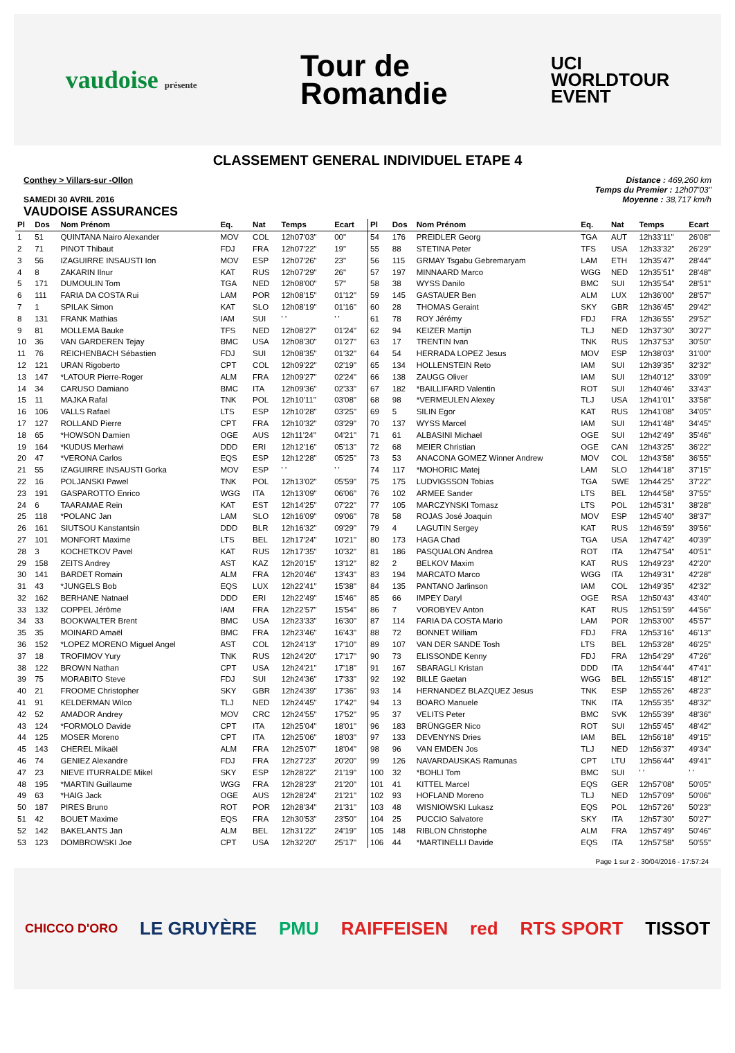vaudoise présente
Tour de
Romandie
UCI
WORLDTOUR
EVENT
CLASSEMENT GENERAL INDIVIDUEL ETAPE 4
Conthey > Villars-sur -Ollon
SAMEDI 30 AVRIL 2016
VAUDOISE ASSURANCES
Distance : 469,260 km
Temps du Premier : 12h07'03"
Moyenne : 38,717 km/h
| Pl | Dos | Nom Prénom | Eq. | Nat | Temps | Ecart |
| --- | --- | --- | --- | --- | --- | --- |
| 1 | 51 | QUINTANA Nairo Alexander | MOV | COL | 12h07'03" | 00" |
| 2 | 71 | PINOT Thibaut | FDJ | FRA | 12h07'22" | 19" |
| 3 | 56 | IZAGUIRRE INSAUSTI Ion | MOV | ESP | 12h07'26" | 23" |
| 4 | 8 | ZAKARIN Ilnur | KAT | RUS | 12h07'29" | 26" |
| 5 | 171 | DUMOULIN Tom | TGA | NED | 12h08'00" | 57" |
| 6 | 111 | FARIA DA COSTA Rui | LAM | POR | 12h08'15" | 01'12" |
| 7 | 1 | SPILAK Simon | KAT | SLO | 12h08'19" | 01'16" |
| 8 | 131 | FRANK Mathias | IAM | SUI | ' ' | ' ' |
| 9 | 81 | MOLLEMA Bauke | TFS | NED | 12h08'27" | 01'24" |
| 10 | 36 | VAN GARDEREN Tejay | BMC | USA | 12h08'30" | 01'27" |
| 11 | 76 | REICHENBACH Sébastien | FDJ | SUI | 12h08'35" | 01'32" |
| 12 | 121 | URAN Rigoberto | CPT | COL | 12h09'22" | 02'19" |
| 13 | 147 | *LATOUR Pierre-Roger | ALM | FRA | 12h09'27" | 02'24" |
| 14 | 34 | CARUSO Damiano | BMC | ITA | 12h09'36" | 02'33" |
| 15 | 11 | MAJKA Rafal | TNK | POL | 12h10'11" | 03'08" |
| 16 | 106 | VALLS Rafael | LTS | ESP | 12h10'28" | 03'25" |
| 17 | 127 | ROLLAND Pierre | CPT | FRA | 12h10'32" | 03'29" |
| 18 | 65 | *HOWSON Damien | OGE | AUS | 12h11'24" | 04'21" |
| 19 | 164 | *KUDUS Merhawi | DDD | ERI | 12h12'16" | 05'13" |
| 20 | 47 | *VERONA Carlos | EQS | ESP | 12h12'28" | 05'25" |
| 21 | 55 | IZAGUIRRE INSAUSTI Gorka | MOV | ESP | ' ' | ' ' |
| 22 | 16 | POLJANSKI Pawel | TNK | POL | 12h13'02" | 05'59" |
| 23 | 191 | GASPAROTTO Enrico | WGG | ITA | 12h13'09" | 06'06" |
| 24 | 6 | TAARAMAE Rein | KAT | EST | 12h14'25" | 07'22" |
| 25 | 118 | *POLANC Jan | LAM | SLO | 12h16'09" | 09'06" |
| 26 | 161 | SIUTSOU Kanstantsin | DDD | BLR | 12h16'32" | 09'29" |
| 27 | 101 | MONFORT Maxime | LTS | BEL | 12h17'24" | 10'21" |
| 28 | 3 | KOCHETKOV Pavel | KAT | RUS | 12h17'35" | 10'32" |
| 29 | 158 | ZEITS Andrey | AST | KAZ | 12h20'15" | 13'12" |
| 30 | 141 | BARDET Romain | ALM | FRA | 12h20'46" | 13'43" |
| 31 | 43 | *JUNGELS Bob | EQS | LUX | 12h22'41" | 15'38" |
| 32 | 162 | BERHANE Natnael | DDD | ERI | 12h22'49" | 15'46" |
| 33 | 132 | COPPEL Jérôme | IAM | FRA | 12h22'57" | 15'54" |
| 34 | 33 | BOOKWALTER Brent | BMC | USA | 12h23'33" | 16'30" |
| 35 | 35 | MOINARD Amaël | BMC | FRA | 12h23'46" | 16'43" |
| 36 | 152 | *LOPEZ MORENO Miguel Angel | AST | COL | 12h24'13" | 17'10" |
| 37 | 18 | TROFIMOV Yury | TNK | RUS | 12h24'20" | 17'17" |
| 38 | 122 | BROWN Nathan | CPT | USA | 12h24'21" | 17'18" |
| 39 | 75 | MORABITO Steve | FDJ | SUI | 12h24'36" | 17'33" |
| 40 | 21 | FROOME Christopher | SKY | GBR | 12h24'39" | 17'36" |
| 41 | 91 | KELDERMAN Wilco | TLJ | NED | 12h24'45" | 17'42" |
| 42 | 52 | AMADOR Andrey | MOV | CRC | 12h24'55" | 17'52" |
| 43 | 124 | *FORMOLO Davide | CPT | ITA | 12h25'04" | 18'01" |
| 44 | 125 | MOSER Moreno | CPT | ITA | 12h25'06" | 18'03" |
| 45 | 143 | CHEREL Mikaël | ALM | FRA | 12h25'07" | 18'04" |
| 46 | 74 | GENIEZ Alexandre | FDJ | FRA | 12h27'23" | 20'20" |
| 47 | 23 | NIEVE ITURRALDE Mikel | SKY | ESP | 12h28'22" | 21'19" |
| 48 | 195 | *MARTIN Guillaume | WGG | FRA | 12h28'23" | 21'20" |
| 49 | 63 | *HAIG Jack | OGE | AUS | 12h28'24" | 21'21" |
| 50 | 187 | PIRES Bruno | ROT | POR | 12h28'34" | 21'31" |
| 51 | 42 | BOUET Maxime | EQS | FRA | 12h30'53" | 23'50" |
| 52 | 142 | BAKELANTS Jan | ALM | BEL | 12h31'22" | 24'19" |
| 53 | 123 | DOMBROWSKI Joe | CPT | USA | 12h32'20" | 25'17" |
| Pl | Dos | Nom Prénom | Eq. | Nat | Temps | Ecart |
| --- | --- | --- | --- | --- | --- | --- |
| 54 | 176 | PREIDLER Georg | TGA | AUT | 12h33'11" | 26'08" |
| 55 | 88 | STETINA Peter | TFS | USA | 12h33'32" | 26'29" |
| 56 | 115 | GRMAY Tsgabu Gebremaryam | LAM | ETH | 12h35'47" | 28'44" |
| 57 | 197 | MINNAARD Marco | WGG | NED | 12h35'51" | 28'48" |
| 58 | 38 | WYSS Danilo | BMC | SUI | 12h35'54" | 28'51" |
| 59 | 145 | GASTAUER Ben | ALM | LUX | 12h36'00" | 28'57" |
| 60 | 28 | THOMAS Geraint | SKY | GBR | 12h36'45" | 29'42" |
| 61 | 78 | ROY Jérémy | FDJ | FRA | 12h36'55" | 29'52" |
| 62 | 94 | KEIZER Martijn | TLJ | NED | 12h37'30" | 30'27" |
| 63 | 17 | TRENTIN Ivan | TNK | RUS | 12h37'53" | 30'50" |
| 64 | 54 | HERRADA LOPEZ Jesus | MOV | ESP | 12h38'03" | 31'00" |
| 65 | 134 | HOLLENSTEIN Reto | IAM | SUI | 12h39'35" | 32'32" |
| 66 | 138 | ZAUGG Oliver | IAM | SUI | 12h40'12" | 33'09" |
| 67 | 182 | *BAILLIFARD Valentin | ROT | SUI | 12h40'46" | 33'43" |
| 68 | 98 | *VERMEULEN Alexey | TLJ | USA | 12h41'01" | 33'58" |
| 69 | 5 | SILIN Egor | KAT | RUS | 12h41'08" | 34'05" |
| 70 | 137 | WYSS Marcel | IAM | SUI | 12h41'48" | 34'45" |
| 71 | 61 | ALBASINI Michael | OGE | SUI | 12h42'49" | 35'46" |
| 72 | 68 | MEIER Christian | OGE | CAN | 12h43'25" | 36'22" |
| 73 | 53 | ANACONA GOMEZ Winner Andrew | MOV | COL | 12h43'58" | 36'55" |
| 74 | 117 | *MOHORIC Matej | LAM | SLO | 12h44'18" | 37'15" |
| 75 | 175 | LUDVIGSSON Tobias | TGA | SWE | 12h44'25" | 37'22" |
| 76 | 102 | ARMEE Sander | LTS | BEL | 12h44'58" | 37'55" |
| 77 | 105 | MARCZYNSKI Tomasz | LTS | POL | 12h45'31" | 38'28" |
| 78 | 58 | ROJAS José Joaquin | MOV | ESP | 12h45'40" | 38'37" |
| 79 | 4 | LAGUTIN Sergey | KAT | RUS | 12h46'59" | 39'56" |
| 80 | 173 | HAGA Chad | TGA | USA | 12h47'42" | 40'39" |
| 81 | 186 | PASQUALON Andrea | ROT | ITA | 12h47'54" | 40'51" |
| 82 | 2 | BELKOV Maxim | KAT | RUS | 12h49'23" | 42'20" |
| 83 | 194 | MARCATO Marco | WGG | ITA | 12h49'31" | 42'28" |
| 84 | 135 | PANTANO Jarlinson | IAM | COL | 12h49'35" | 42'32" |
| 85 | 66 | IMPEY Daryl | OGE | RSA | 12h50'43" | 43'40" |
| 86 | 7 | VOROBYEV Anton | KAT | RUS | 12h51'59" | 44'56" |
| 87 | 114 | FARIA DA COSTA Mario | LAM | POR | 12h53'00" | 45'57" |
| 88 | 72 | BONNET William | FDJ | FRA | 12h53'16" | 46'13" |
| 89 | 107 | VAN DER SANDE Tosh | LTS | BEL | 12h53'28" | 46'25" |
| 90 | 73 | ELISSONDE Kenny | FDJ | FRA | 12h54'29" | 47'26" |
| 91 | 167 | SBARAGLI Kristan | DDD | ITA | 12h54'44" | 47'41" |
| 92 | 192 | BILLE Gaetan | WGG | BEL | 12h55'15" | 48'12" |
| 93 | 14 | HERNANDEZ BLAZQUEZ Jesus | TNK | ESP | 12h55'26" | 48'23" |
| 94 | 13 | BOARO Manuele | TNK | ITA | 12h55'35" | 48'32" |
| 95 | 37 | VELITS Peter | BMC | SVK | 12h55'39" | 48'36" |
| 96 | 183 | BRÜNGGER Nico | ROT | SUI | 12h55'45" | 48'42" |
| 97 | 133 | DEVENYNS Dries | IAM | BEL | 12h56'18" | 49'15" |
| 98 | 96 | VAN EMDEN Jos | TLJ | NED | 12h56'37" | 49'34" |
| 99 | 126 | NAVARDAUSKAS Ramunas | CPT | LTU | 12h56'44" | 49'41" |
| 100 | 32 | *BOHLI Tom | BMC | SUI | ' ' | ' ' |
| 101 | 41 | KITTEL Marcel | EQS | GER | 12h57'08" | 50'05" |
| 102 | 93 | HOFLAND Moreno | TLJ | NED | 12h57'09" | 50'06" |
| 103 | 48 | WISNIOWSKI Lukasz | EQS | POL | 12h57'26" | 50'23" |
| 104 | 25 | PUCCIO Salvatore | SKY | ITA | 12h57'30" | 50'27" |
| 105 | 148 | RIBLON Christophe | ALM | FRA | 12h57'49" | 50'46" |
| 106 | 44 | *MARTINELLI Davide | EQS | ITA | 12h57'58" | 50'55" |
Page 1 sur 2 - 30/04/2016 - 17:57:24
CHICCO D'ORO LE GRUYÈRE PMU RAIFFEISEN red RTS SPORT TISSOT